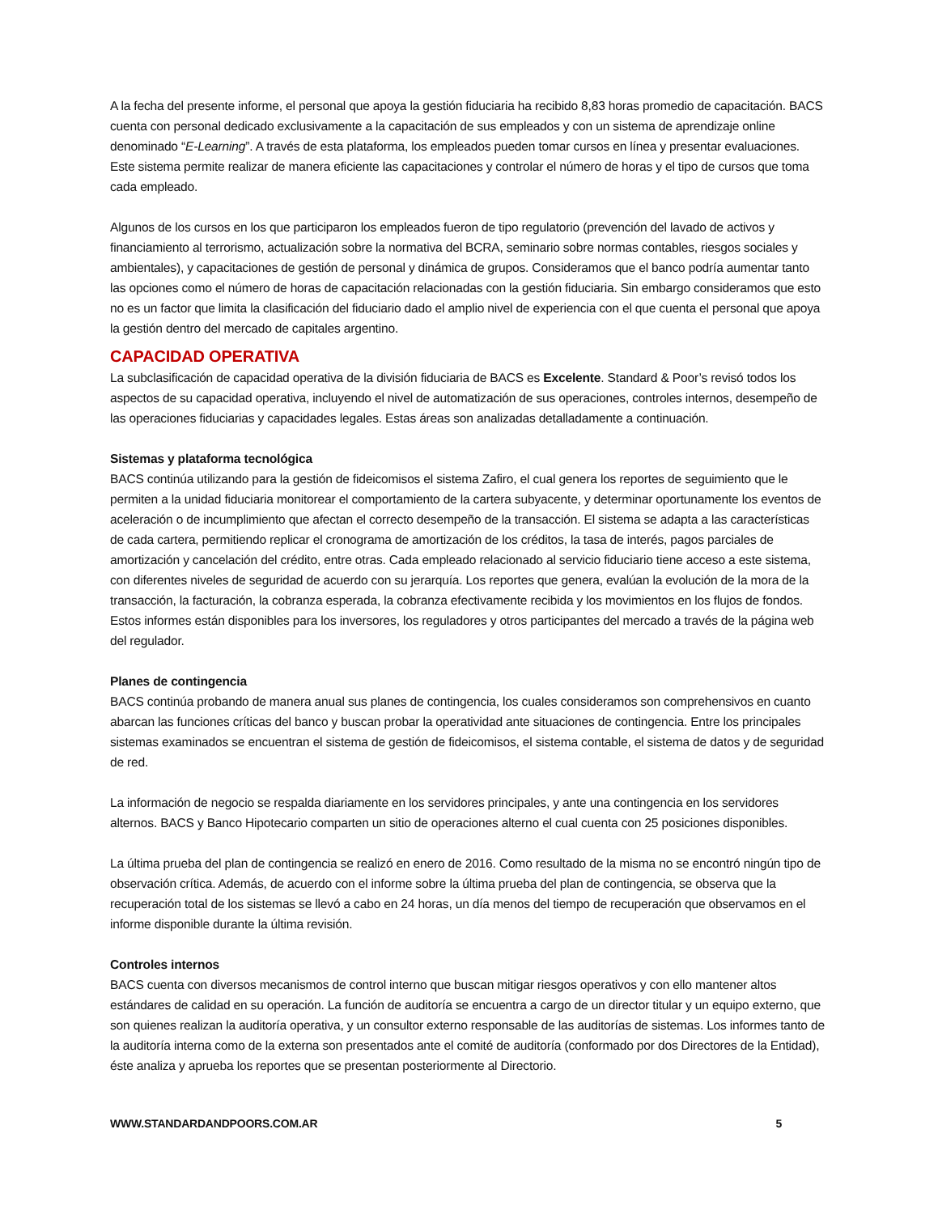A la fecha del presente informe, el personal que apoya la gestión fiduciaria ha recibido 8,83 horas promedio de capacitación. BACS cuenta con personal dedicado exclusivamente a la capacitación de sus empleados y con un sistema de aprendizaje online denominado “E-Learning”. A través de esta plataforma, los empleados pueden tomar cursos en línea y presentar evaluaciones. Este sistema permite realizar de manera eficiente las capacitaciones y controlar el número de horas y el tipo de cursos que toma cada empleado.
Algunos de los cursos en los que participaron los empleados fueron de tipo regulatorio (prevención del lavado de activos y financiamiento al terrorismo, actualización sobre la normativa del BCRA, seminario sobre normas contables, riesgos sociales y ambientales), y capacitaciones de gestión de personal y dinámica de grupos. Consideramos que el banco podría aumentar tanto las opciones como el número de horas de capacitación relacionadas con la gestión fiduciaria. Sin embargo consideramos que esto no es un factor que limita la clasificación del fiduciario dado el amplio nivel de experiencia con el que cuenta el personal que apoya la gestión dentro del mercado de capitales argentino.
CAPACIDAD OPERATIVA
La subclasificación de capacidad operativa de la división fiduciaria de BACS es Excelente. Standard & Poor’s revisó todos los aspectos de su capacidad operativa, incluyendo el nivel de automatización de sus operaciones, controles internos, desempeño de las operaciones fiduciarias y capacidades legales. Estas áreas son analizadas detalladamente a continuación.
Sistemas y plataforma tecnológica
BACS continúa utilizando para la gestión de fideicomisos el sistema Zafiro, el cual genera los reportes de seguimiento que le permiten a la unidad fiduciaria monitorear el comportamiento de la cartera subyacente, y determinar oportunamente los eventos de aceleración o de incumplimiento que afectan el correcto desempeño de la transacción. El sistema se adapta a las características de cada cartera, permitiendo replicar el cronograma de amortización de los créditos, la tasa de interés, pagos parciales de amortización y cancelación del crédito, entre otras. Cada empleado relacionado al servicio fiduciario tiene acceso a este sistema, con diferentes niveles de seguridad de acuerdo con su jerarquía. Los reportes que genera, evalúan la evolución de la mora de la transacción, la facturación, la cobranza esperada, la cobranza efectivamente recibida y los movimientos en los flujos de fondos. Estos informes están disponibles para los inversores, los reguladores y otros participantes del mercado a través de la página web del regulador.
Planes de contingencia
BACS continúa probando de manera anual sus planes de contingencia, los cuales consideramos son comprehensivos en cuanto abarcan las funciones críticas del banco y buscan probar la operatividad ante situaciones de contingencia. Entre los principales sistemas examinados se encuentran el sistema de gestión de fideicomisos, el sistema contable, el sistema de datos y de seguridad de red.
La información de negocio se respalda diariamente en los servidores principales, y ante una contingencia en los servidores alternos. BACS y Banco Hipotecario comparten un sitio de operaciones alterno el cual cuenta con 25 posiciones disponibles.
La última prueba del plan de contingencia se realizó en enero de 2016. Como resultado de la misma no se encontró ningún tipo de observación crítica. Además, de acuerdo con el informe sobre la última prueba del plan de contingencia, se observa que la recuperación total de los sistemas se llevó a cabo en 24 horas, un día menos del tiempo de recuperación que observamos en el informe disponible durante la última revisión.
Controles internos
BACS cuenta con diversos mecanismos de control interno que buscan mitigar riesgos operativos y con ello mantener altos estándares de calidad en su operación. La función de auditoría se encuentra a cargo de un director titular y un equipo externo, que son quienes realizan la auditoría operativa, y un consultor externo responsable de las auditorías de sistemas. Los informes tanto de la auditoría interna como de la externa son presentados ante el comité de auditoría (conformado por dos Directores de la Entidad), éste analiza y aprueba los reportes que se presentan posteriormente al Directorio.
WWW.STANDARDANDPOORS.COM.AR 5